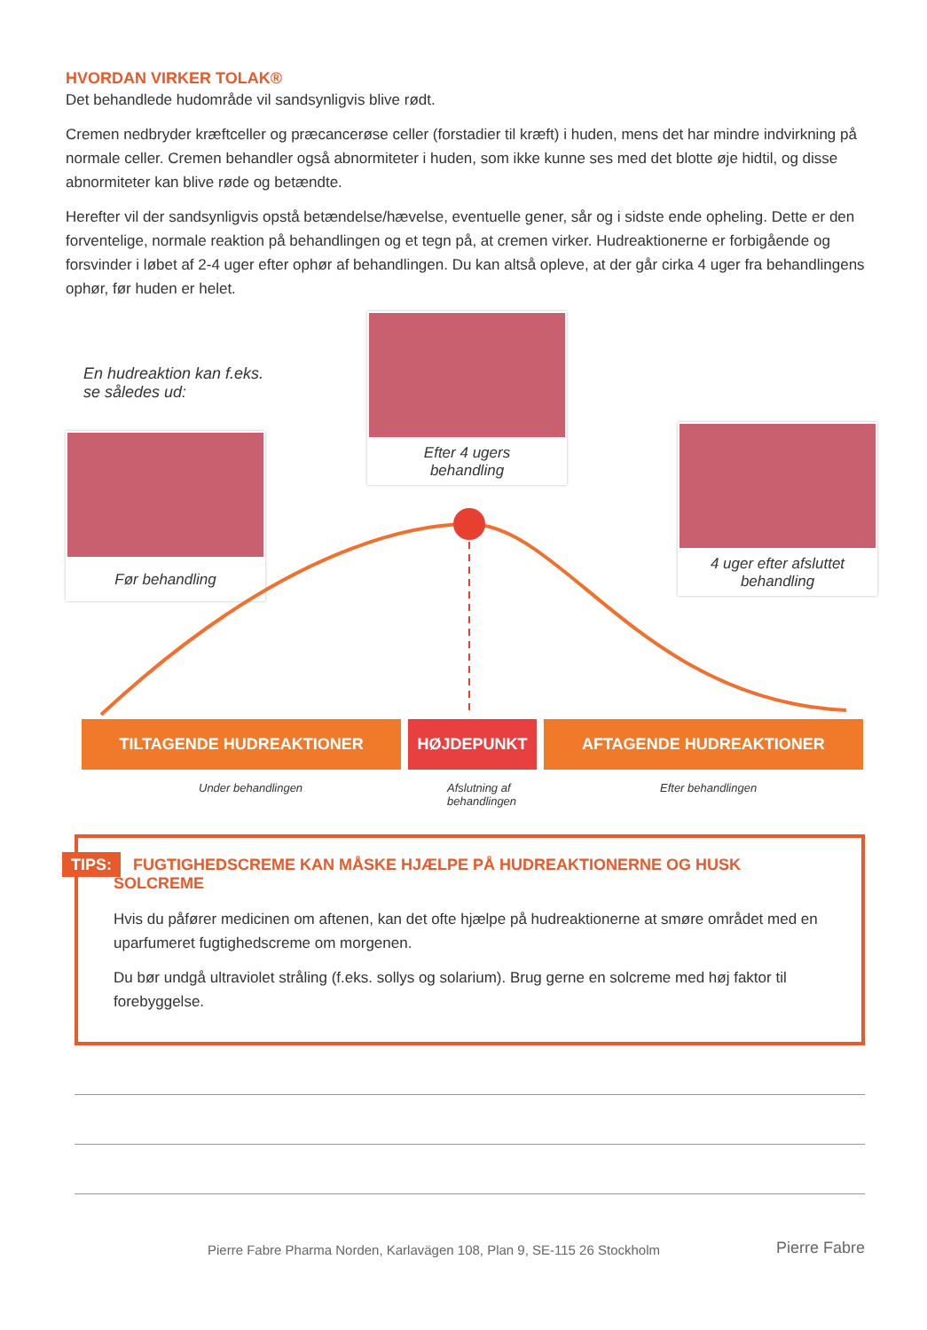HVORDAN VIRKER TOLAK®
Det behandlede hudområde vil sandsynligvis blive rødt.
Cremen nedbryder kræftceller og præcancerøse celler (forstadier til kræft) i huden, mens det har mindre indvirkning på normale celler. Cremen behandler også abnormiteter i huden, som ikke kunne ses med det blotte øje hidtil, og disse abnormiteter kan blive røde og betændte.
Herefter vil der sandsynligvis opstå betændelse/hævelse, eventuelle gener, sår og i sidste ende opheling. Dette er den forventelige, normale reaktion på behandlingen og et tegn på, at cremen virker. Hudreaktionerne er forbigående og forsvinder i løbet af 2-4 uger efter ophør af behandlingen. Du kan altså opleve, at der går cirka 4 uger fra behandlingens ophør, før huden er helet.
En hudreaktion kan f.eks.
se således ud:
Før behandling
Efter 4 ugers
behandling
4 uger efter afsluttet
behandling
TILTAGENDE HUDREAKTIONER HØJDEPUNKT AFTAGENDE HUDREAKTIONER
Under behandlingen
Afslutning af
behandlingen
Efter behandlingen
TIPS: FUGTIGHEDSCREME KAN MÅSKE HJÆLPE PÅ HUDREAKTIONERNE OG HUSK SOLCREME
Hvis du påfører medicinen om aftenen, kan det ofte hjælpe på hudreaktionerne at smøre området med en uparfumeret fugtighedscreme om morgenen.
Du bør undgå ultraviolet stråling (f.eks. sollys og solarium). Brug gerne en solcreme med høj faktor til forebyggelse.
Pierre Fabre Pharma Norden, Karlavägen 108, Plan 9, SE-115 26 Stockholm Pierre Fabre